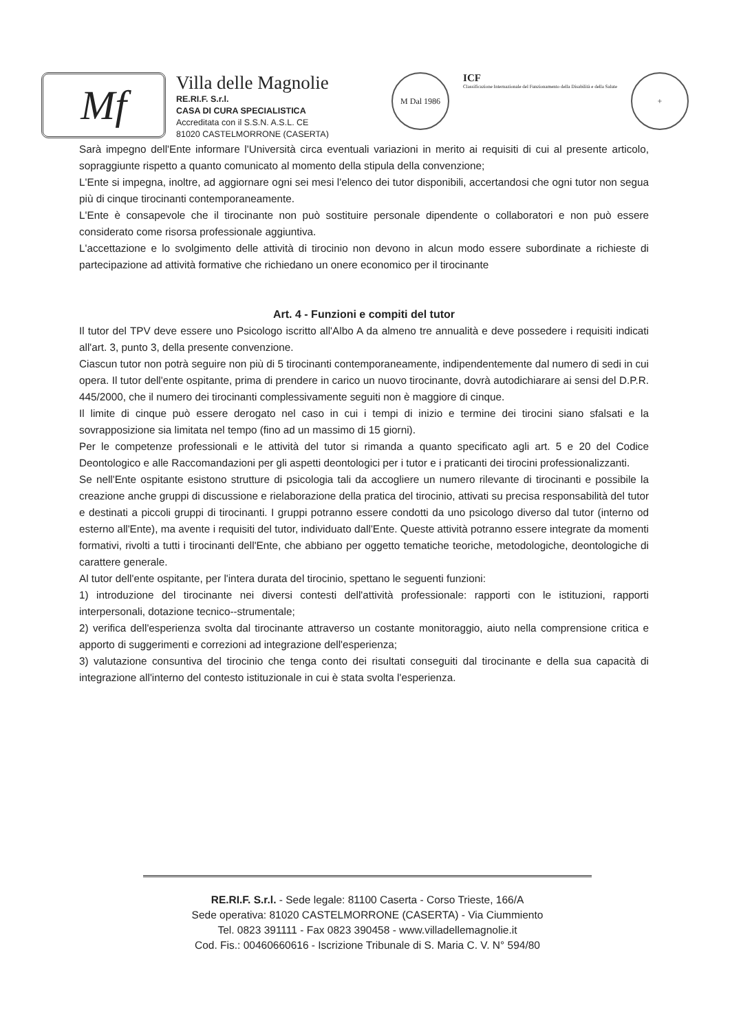Mf
Villa delle Magnolie
RE.RI.F. S.r.l.
CASA DI CURA SPECIALISTICA
Accreditata con il S.S.N. A.S.L. CE
81020 CASTELMORRONE (CASERTA)
M Dal 1986
ICF
Classificazione Internazionale del Funzionamento della Disabilità e della Salute
+
Sarà impegno dell'Ente informare l'Università circa eventuali variazioni in merito ai requisiti di cui al presente articolo, sopraggiunte rispetto a quanto comunicato al momento della stipula della convenzione;
L'Ente si impegna, inoltre, ad aggiornare ogni sei mesi l'elenco dei tutor disponibili, accertandosi che ogni tutor non segua più di cinque tirocinanti contemporaneamente.
L'Ente è consapevole che il tirocinante non può sostituire personale dipendente o collaboratori e non può essere considerato come risorsa professionale aggiuntiva.
L'accettazione e lo svolgimento delle attività di tirocinio non devono in alcun modo essere subordinate a richieste di partecipazione ad attività formative che richiedano un onere economico per il tirocinante
Art. 4 - Funzioni e compiti del tutor
Il tutor del TPV deve essere uno Psicologo iscritto all'Albo A da almeno tre annualità e deve possedere i requisiti indicati all'art. 3, punto 3, della presente convenzione.
Ciascun tutor non potrà seguire non più di 5 tirocinanti contemporaneamente, indipendentemente dal numero di sedi in cui opera. Il tutor dell'ente ospitante, prima di prendere in carico un nuovo tirocinante, dovrà autodichiarare ai sensi del D.P.R. 445/2000, che il numero dei tirocinanti complessivamente seguiti non è maggiore di cinque.
Il limite di cinque può essere derogato nel caso in cui i tempi di inizio e termine dei tirocini siano sfalsati e la sovrapposizione sia limitata nel tempo (fino ad un massimo di 15 giorni).
Per le competenze professionali e le attività del tutor si rimanda a quanto specificato agli art. 5 e 20 del Codice Deontologico e alle Raccomandazioni per gli aspetti deontologici per i tutor e i praticanti dei tirocini professionalizzanti.
Se nell'Ente ospitante esistono strutture di psicologia tali da accogliere un numero rilevante di tirocinanti e possibile la creazione anche gruppi di discussione e rielaborazione della pratica del tirocinio, attivati su precisa responsabilità del tutor e destinati a piccoli gruppi di tirocinanti. I gruppi potranno essere condotti da uno psicologo diverso dal tutor (interno od esterno all'Ente), ma avente i requisiti del tutor, individuato dall'Ente. Queste attività potranno essere integrate da momenti formativi, rivolti a tutti i tirocinanti dell'Ente, che abbiano per oggetto tematiche teoriche, metodologiche, deontologiche di carattere generale.
Al tutor dell'ente ospitante, per l'intera durata del tirocinio, spettano le seguenti funzioni:
1) introduzione del tirocinante nei diversi contesti dell'attività professionale: rapporti con le istituzioni, rapporti interpersonali, dotazione tecnico--strumentale;
2) verifica dell'esperienza svolta dal tirocinante attraverso un costante monitoraggio, aiuto nella comprensione critica e apporto di suggerimenti e correzioni ad integrazione dell'esperienza;
3) valutazione consuntiva del tirocinio che tenga conto dei risultati conseguiti dal tirocinante e della sua capacità di integrazione all'interno del contesto istituzionale in cui è stata svolta l'esperienza.
RE.RI.F. S.r.l. - Sede legale: 81100 Caserta - Corso Trieste, 166/A
Sede operativa: 81020 CASTELMORRONE (CASERTA) - Via Ciummiento
Tel. 0823 391111 - Fax 0823 390458 - www.villadellemagnolie.it
Cod. Fis.: 00460660616 - Iscrizione Tribunale di S. Maria C. V. N° 594/80